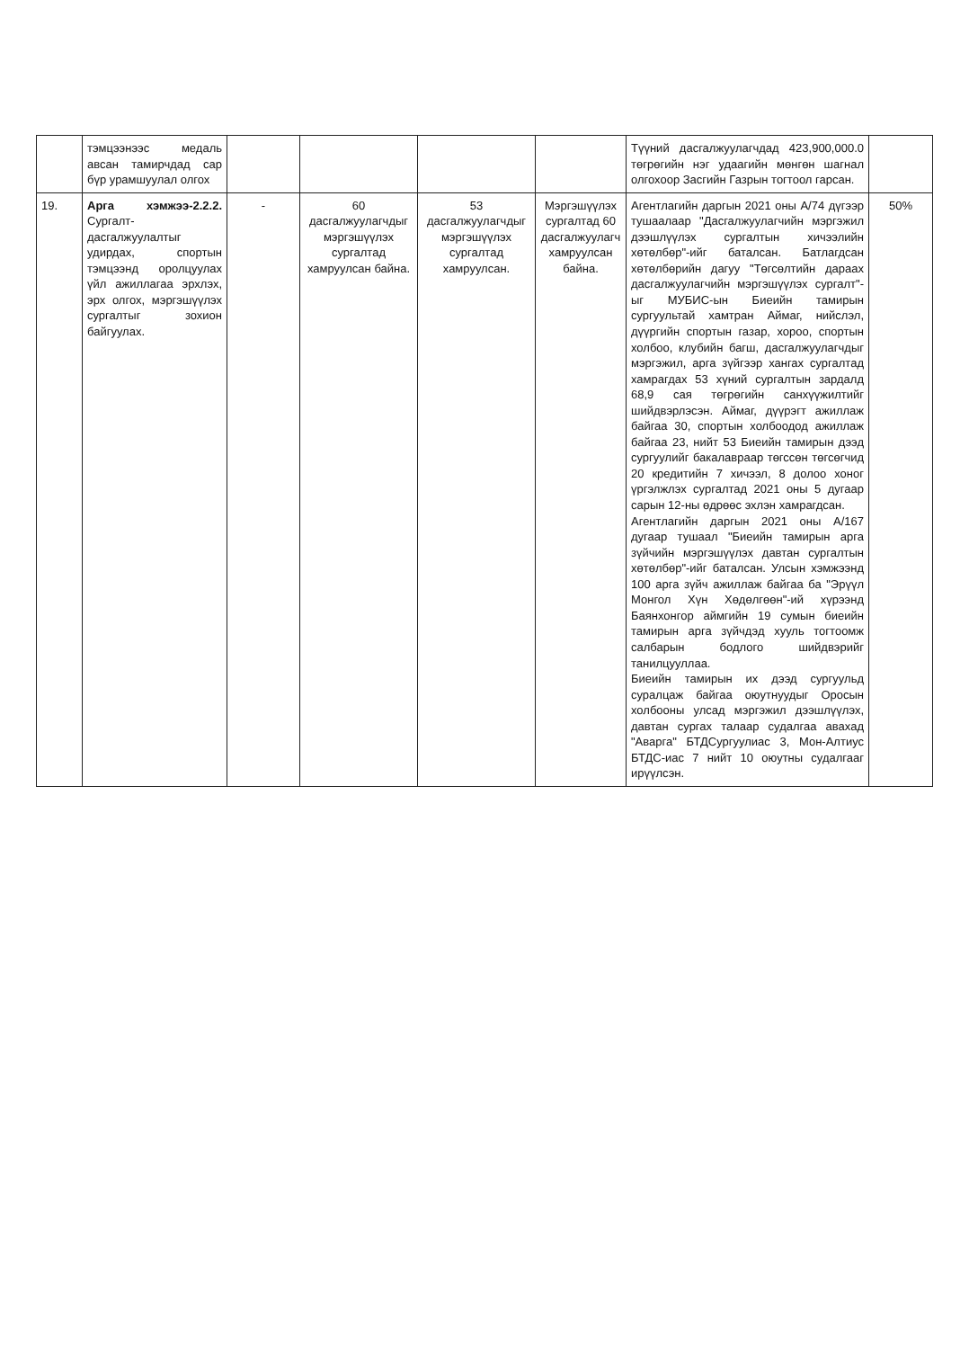| | тэмцээнээс медаль авсан тамирчдад сар бүр урамшуулал олгох | | | | | Түүний дасгалжуулагчдад 423,900,000.0 төгрөгийн нэг удаагийн мөнгөн шагнал олгохоор Засгийн Газрын тогтоол гарсан. | |
| 19. | Арга хэмжээ-2.2.2. Сургалт-дасгалжуулалтыг удирдах, спортын тэмцээнд оролцуулах үйл ажиллагаа эрхлэх, эрх олгох, мэргэшүүлэх сургалтыг зохион байгуулах. | - | 60 дасгалжуулагчдыг мэргэшүүлэх сургалтад хамруулсан байна. | 53 дасгалжуулагчдыг мэргэшүүлэх сургалтад хамруулсан. | Мэргэшүүлэх сургалтад 60 дасгалжуулагч хамруулсан байна. | Агентлагийн даргын 2021 оны А/74 дүгээр тушаалаар "Дасгалжуулагчийн мэргэжил дээшлүүлэх сургалтын хичээлийн хөтөлбөр"-ийг баталсан. Батлагдсан хөтөлбөрийн дагуу "Төгсөлтийн дараах дасгалжуулагчийн мэргэшүүлэх сургалт"-ыг МУБИС-ын Биеийн тамирын сургуультай хамтран Аймаг, нийслэл, дүүргийн спортын газар, хороо, спортын холбоо, клубийн багш, дасгалжуулагчдыг мэргэжил, арга зүйгээр хангах сургалтад хамрагдах 53 хүний сургалтын зардалд 68,9 сая төгрөгийн санхүүжилтийг шийдвэрлэсэн. Аймаг, дүүрэгт ажиллаж байгаа 30, спортын холбоодод ажиллаж байгаа 23, нийт 53 Биеийн тамирын дээд сургуулийг бакалавраар төгссөн төгсөгчид 20 кредитийн 7 хичээл, 8 долоо хоног үргэлжлэх сургалтад 2021 оны 5 дугаар сарын 12-ны өдрөөс эхлэн хамрагдсан. Агентлагийн даргын 2021 оны А/167 дугаар тушаал "Биеийн тамирын арга зүйчийн мэргэшүүлэх давтан сургалтын хөтөлбөр"-ийг баталсан. Улсын хэмжээнд 100 арга зүйч ажиллаж байгаа ба "Эрүүл Монгол Хүн Хөдөлгөөн"-ий хүрээнд Баянхонгор аймгийн 19 сумын биеийн тамирын арга зүйчдэд хууль тогтоомж салбарын бодлого шийдвэрийг танилцууллаа. Биеийн тамирын их дээд сургуульд суралцаж байгаа оюутнуудыг Оросын холбооны улсад мэргэжил дээшлүүлэх, давтан сургах талаар судалгаа авахад "Аварга" БТДСургуулиас 3, Мон-Алтиус БТДС-иас 7 нийт 10 оюутны судалгааг ирүүлсэн. | 50% |